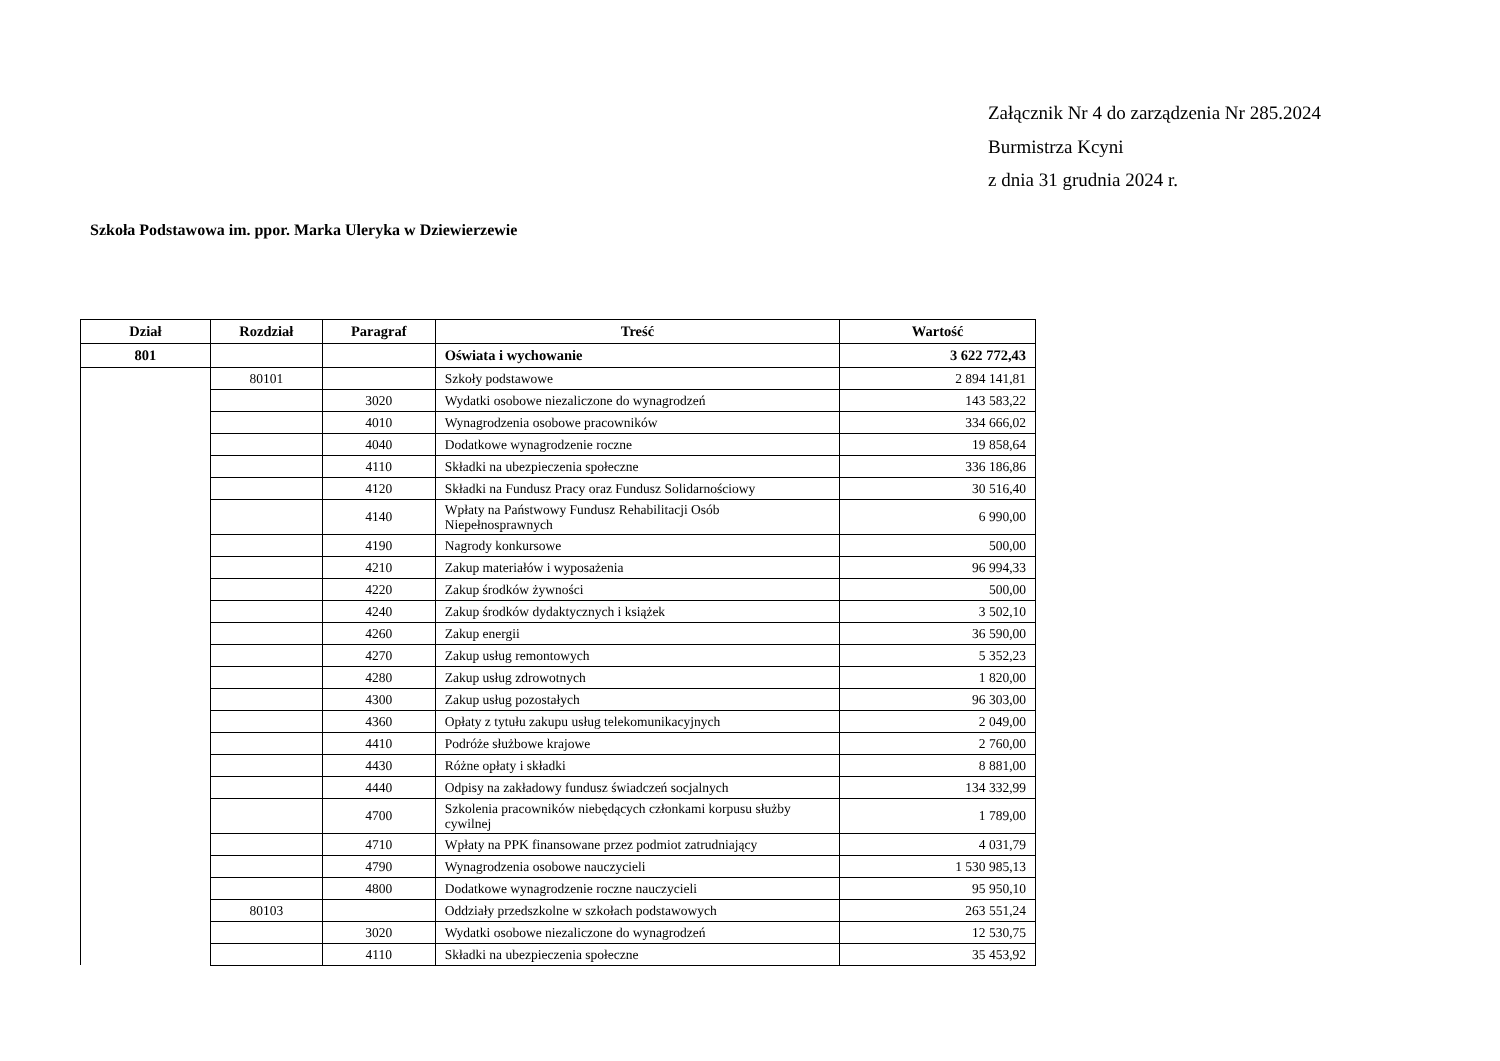Załącznik Nr 4 do zarządzenia Nr 285.2024
Burmistrza Kcyni
z dnia 31 grudnia 2024 r.
Szkoła Podstawowa im. ppor. Marka Uleryka w Dziewierzewie
| Dział | Rozdział | Paragraf | Treść | Wartość |
| --- | --- | --- | --- | --- |
| 801 | | | Oświata i wychowanie | 3 622 772,43 |
| | 80101 | | Szkoły podstawowe | 2 894 141,81 |
| | | 3020 | Wydatki osobowe niezaliczone do wynagrodzeń | 143 583,22 |
| | | 4010 | Wynagrodzenia osobowe pracowników | 334 666,02 |
| | | 4040 | Dodatkowe wynagrodzenie roczne | 19 858,64 |
| | | 4110 | Składki na ubezpieczenia społeczne | 336 186,86 |
| | | 4120 | Składki na Fundusz Pracy oraz Fundusz Solidarnościowy | 30 516,40 |
| | | 4140 | Wpłaty na Państwowy Fundusz Rehabilitacji Osób Niepełnosprawnych | 6 990,00 |
| | | 4190 | Nagrody konkursowe | 500,00 |
| | | 4210 | Zakup materiałów i wyposażenia | 96 994,33 |
| | | 4220 | Zakup środków żywności | 500,00 |
| | | 4240 | Zakup środków dydaktycznych i książek | 3 502,10 |
| | | 4260 | Zakup energii | 36 590,00 |
| | | 4270 | Zakup usług remontowych | 5 352,23 |
| | | 4280 | Zakup usług zdrowotnych | 1 820,00 |
| | | 4300 | Zakup usług pozostałych | 96 303,00 |
| | | 4360 | Opłaty z tytułu zakupu usług telekomunikacyjnych | 2 049,00 |
| | | 4410 | Podróże służbowe krajowe | 2 760,00 |
| | | 4430 | Różne opłaty i składki | 8 881,00 |
| | | 4440 | Odpisy na zakładowy fundusz świadczeń socjalnych | 134 332,99 |
| | | 4700 | Szkolenia pracowników niebędących członkami korpusu służby cywilnej | 1 789,00 |
| | | 4710 | Wpłaty na PPK finansowane przez podmiot zatrudniający | 4 031,79 |
| | | 4790 | Wynagrodzenia osobowe nauczycieli | 1 530 985,13 |
| | | 4800 | Dodatkowe wynagrodzenie roczne nauczycieli | 95 950,10 |
| | 80103 | | Oddziały przedszkolne w szkołach podstawowych | 263 551,24 |
| | | 3020 | Wydatki osobowe niezaliczone do wynagrodzeń | 12 530,75 |
| | | 4110 | Składki na ubezpieczenia społeczne | 35 453,92 |